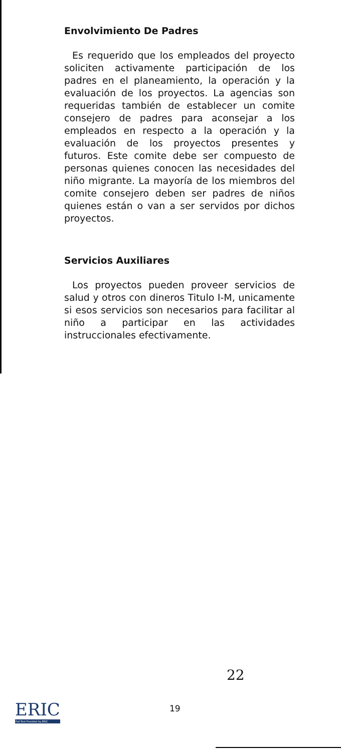Envolvimiento De Padres
Es requerido que los empleados del proyecto soliciten activamente participación de los padres en el planeamiento, la operación y la evaluación de los proyectos. La agencias son requeridas también de establecer un comite consejero de padres para aconsejar a los empleados en respecto a la operación y la evaluación de los proyectos presentes y futuros. Este comite debe ser compuesto de personas quienes conocen las necesidades del niño migrante. La mayoría de los miembros del comite consejero deben ser padres de niños quienes están o van a ser servidos por dichos proyectos.
Servicios Auxiliares
Los proyectos pueden proveer servicios de salud y otros con dineros Titulo I-M, unicamente si esos servicios son necesarios para facilitar al niño a participar en las actividades instruccionales efectivamente.
22
19
ERIC
Full Text Provided by ERIC